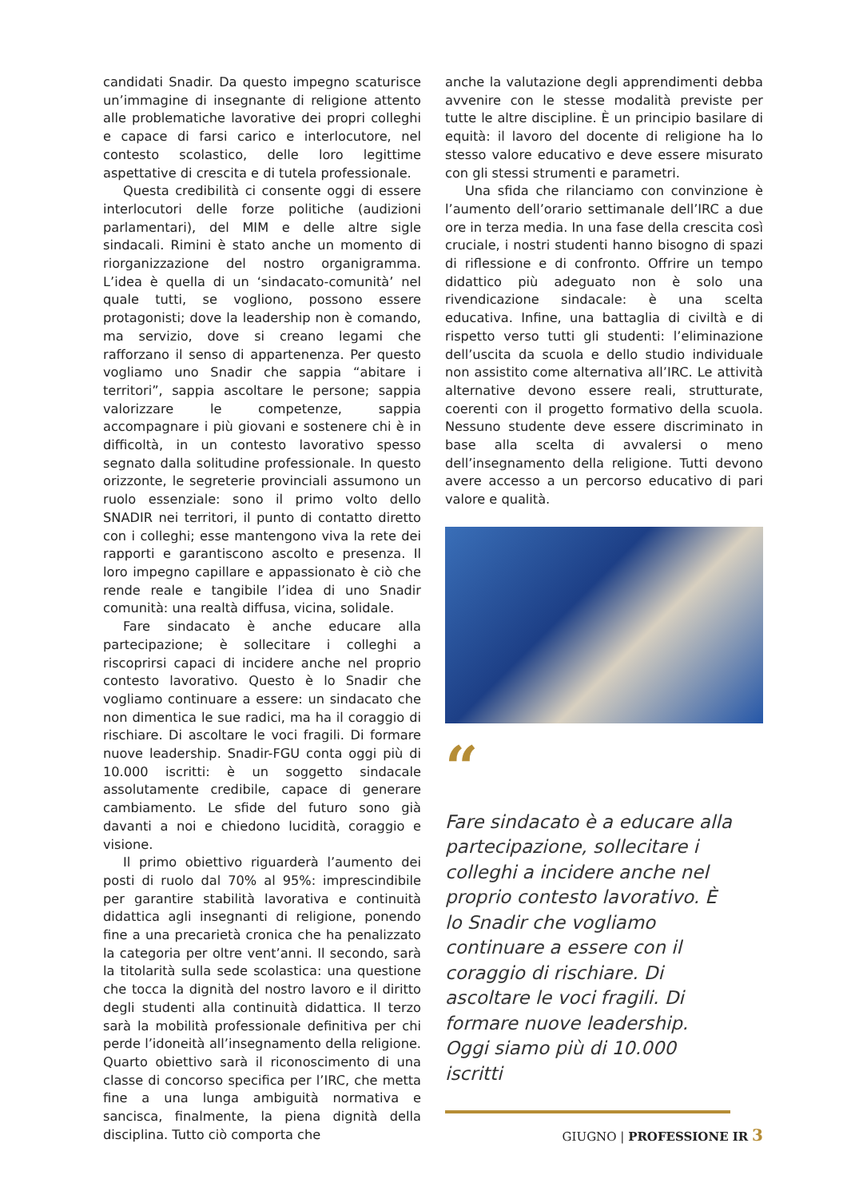candidati Snadir. Da questo impegno scaturisce un’immagine di insegnante di religione attento alle problematiche lavorative dei propri colleghi e capace di farsi carico e interlocutore, nel contesto scolastico, delle loro legittime aspettative di crescita e di tutela professionale.
Questa credibilità ci consente oggi di essere interlocutori delle forze politiche (audizioni parlamentari), del MIM e delle altre sigle sindacali. Rimini è stato anche un momento di riorganizzazione del nostro organigramma. L’idea è quella di un ‘sindacato-comunità’ nel quale tutti, se vogliono, possono essere protagonisti; dove la leadership non è comando, ma servizio, dove si creano legami che rafforzano il senso di appartenenza. Per questo vogliamo uno Snadir che sappia “abitare i territori”, sappia ascoltare le persone; sappia valorizzare le competenze, sappia accompagnare i più giovani e sostenere chi è in difficoltà, in un contesto lavorativo spesso segnato dalla solitudine professionale. In questo orizzonte, le segreterie provinciali assumono un ruolo essenziale: sono il primo volto dello SNADIR nei territori, il punto di contatto diretto con i colleghi; esse mantengono viva la rete dei rapporti e garantiscono ascolto e presenza. Il loro impegno capillare e appassionato è ciò che rende reale e tangibile l’idea di uno Snadir comunità: una realtà diffusa, vicina, solidale.
Fare sindacato è anche educare alla partecipazione; è sollecitare i colleghi a riscoprirsi capaci di incidere anche nel proprio contesto lavorativo. Questo è lo Snadir che vogliamo continuare a essere: un sindacato che non dimentica le sue radici, ma ha il coraggio di rischiare. Di ascoltare le voci fragili. Di formare nuove leadership. Snadir-FGU conta oggi più di 10.000 iscritti: è un soggetto sindacale assolutamente credibile, capace di generare cambiamento. Le sfide del futuro sono già davanti a noi e chiedono lucidità, coraggio e visione.
Il primo obiettivo riguarderà l’aumento dei posti di ruolo dal 70% al 95%: imprescindibile per garantire stabilità lavorativa e continuità didattica agli insegnanti di religione, ponendo fine a una precarietà cronica che ha penalizzato la categoria per oltre vent’anni. Il secondo, sarà la titolarità sulla sede scolastica: una questione che tocca la dignità del nostro lavoro e il diritto degli studenti alla continuità didattica. Il terzo sarà la mobilità professionale definitiva per chi perde l’idoneità all’insegnamento della religione. Quarto obiettivo sarà il riconoscimento di una classe di concorso specifica per l’IRC, che metta fine a una lunga ambiguità normativa e sancisca, finalmente, la piena dignità della disciplina. Tutto ciò comporta che
anche la valutazione degli apprendimenti debba avvenire con le stesse modalità previste per tutte le altre discipline. È un principio basilare di equità: il lavoro del docente di religione ha lo stesso valore educativo e deve essere misurato con gli stessi strumenti e parametri.
Una sfida che rilanciamo con convinzione è l’aumento dell’orario settimanale dell’IRC a due ore in terza media. In una fase della crescita così cruciale, i nostri studenti hanno bisogno di spazi di riflessione e di confronto. Offrire un tempo didattico più adeguato non è solo una rivendicazione sindacale: è una scelta educativa. Infine, una battaglia di civiltà e di rispetto verso tutti gli studenti: l’eliminazione dell’uscita da scuola e dello studio individuale non assistito come alternativa all’IRC. Le attività alternative devono essere reali, strutturate, coerenti con il progetto formativo della scuola. Nessuno studente deve essere discriminato in base alla scelta di avvalersi o meno dell’insegnamento della religione. Tutti devono avere accesso a un percorso educativo di pari valore e qualità.
“
Fare sindacato è a educare alla partecipazione, sollecitare i colleghi a incidere anche nel proprio contesto lavorativo. È lo Snadir che vogliamo continuare a essere con il coraggio di rischiare. Di ascoltare le voci fragili. Di formare nuove leadership. Oggi siamo più di 10.000 iscritti
GIUGNO | PROFESSIONE IR 3